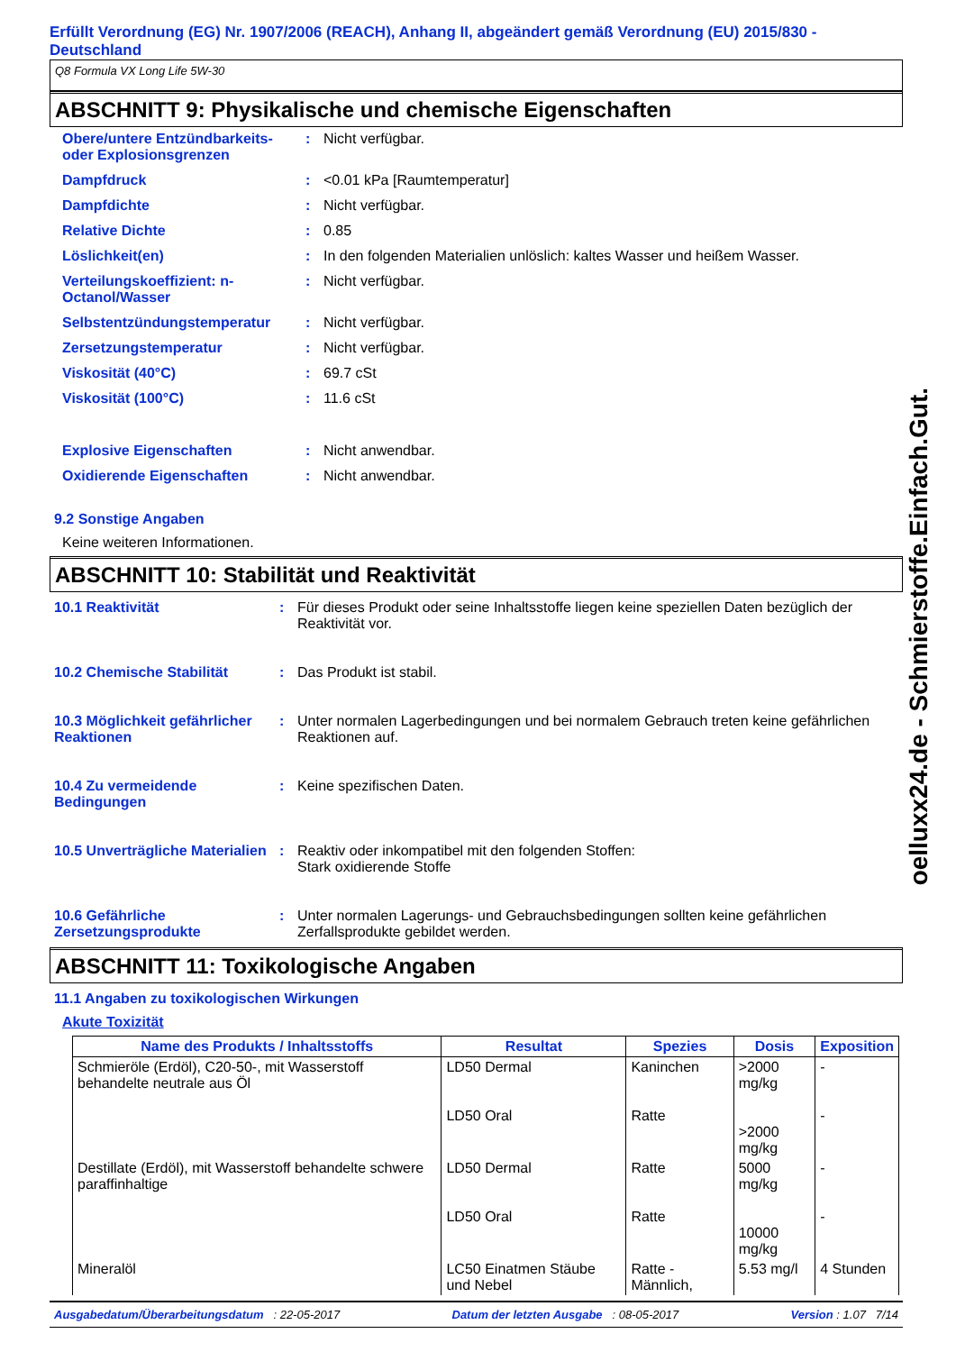Erfüllt Verordnung (EG) Nr. 1907/2006 (REACH), Anhang II, abgeändert gemäß Verordnung (EU) 2015/830 - Deutschland
Q8 Formula VX Long Life 5W-30
ABSCHNITT 9: Physikalische und chemische Eigenschaften
Obere/untere Entzündbarkeits- oder Explosionsgrenzen
: Nicht verfügbar.
Dampfdruck : <0.01 kPa [Raumtemperatur]
Dampfdichte : Nicht verfügbar.
Relative Dichte : 0.85
Löslichkeit(en) : In den folgenden Materialien unlöslich: kaltes Wasser und heißem Wasser.
Verteilungskoeffizient: n-Octanol/Wasser
: Nicht verfügbar.
Selbstentzündungstemperatur : Nicht verfügbar.
Zersetzungstemperatur : Nicht verfügbar.
Viskosität (40°C) : 69.7 cSt
Viskosität (100°C) : 11.6 cSt
Explosive Eigenschaften : Nicht anwendbar.
Oxidierende Eigenschaften : Nicht anwendbar.
9.2 Sonstige Angaben
Keine weiteren Informationen.
ABSCHNITT 10: Stabilität und Reaktivität
10.1 Reaktivität : Für dieses Produkt oder seine Inhaltsstoffe liegen keine speziellen Daten bezüglich der Reaktivität vor.
10.2 Chemische Stabilität : Das Produkt ist stabil.
10.3 Möglichkeit gefährlicher Reaktionen
: Unter normalen Lagerbedingungen und bei normalem Gebrauch treten keine gefährlichen Reaktionen auf.
10.4 Zu vermeidende Bedingungen
: Keine spezifischen Daten.
10.5 Unverträgliche Materialien
: Reaktiv oder inkompatibel mit den folgenden Stoffen:
Stark oxidierende Stoffe
10.6 Gefährliche Zersetzungsprodukte
: Unter normalen Lagerungs- und Gebrauchsbedingungen sollten keine gefährlichen Zerfallsprodukte gebildet werden.
ABSCHNITT 11: Toxikologische Angaben
11.1 Angaben zu toxikologischen Wirkungen
Akute Toxizität
| Name des Produkts / Inhaltsstoffs | Resultat | Spezies | Dosis | Exposition |
| --- | --- | --- | --- | --- |
| Schmieröle (Erdöl), C20-50-, mit Wasserstoff behandelte neutrale aus Öl | LD50 Dermal LD50 Oral | Kaninchen Ratte | >2000 mg/kg >2000 mg/kg | - - |
| Destillate (Erdöl), mit Wasserstoff behandelte schwere paraffinhaltige | LD50 Dermal LD50 Oral | Ratte Ratte | 5000 mg/kg 10000 mg/kg | - - |
| Mineralöl | LC50 Einatmen Stäube und Nebel | Ratte - Männlich, | 5.53 mg/l | 4 Stunden |
Ausgabedatum/Überarbeitungsdatum : 22-05-2017 Datum der letzten Ausgabe : 08-05-2017 Version : 1.07 7/14
oelluxx24.de - Schmierstoffe.Einfach.Gut.